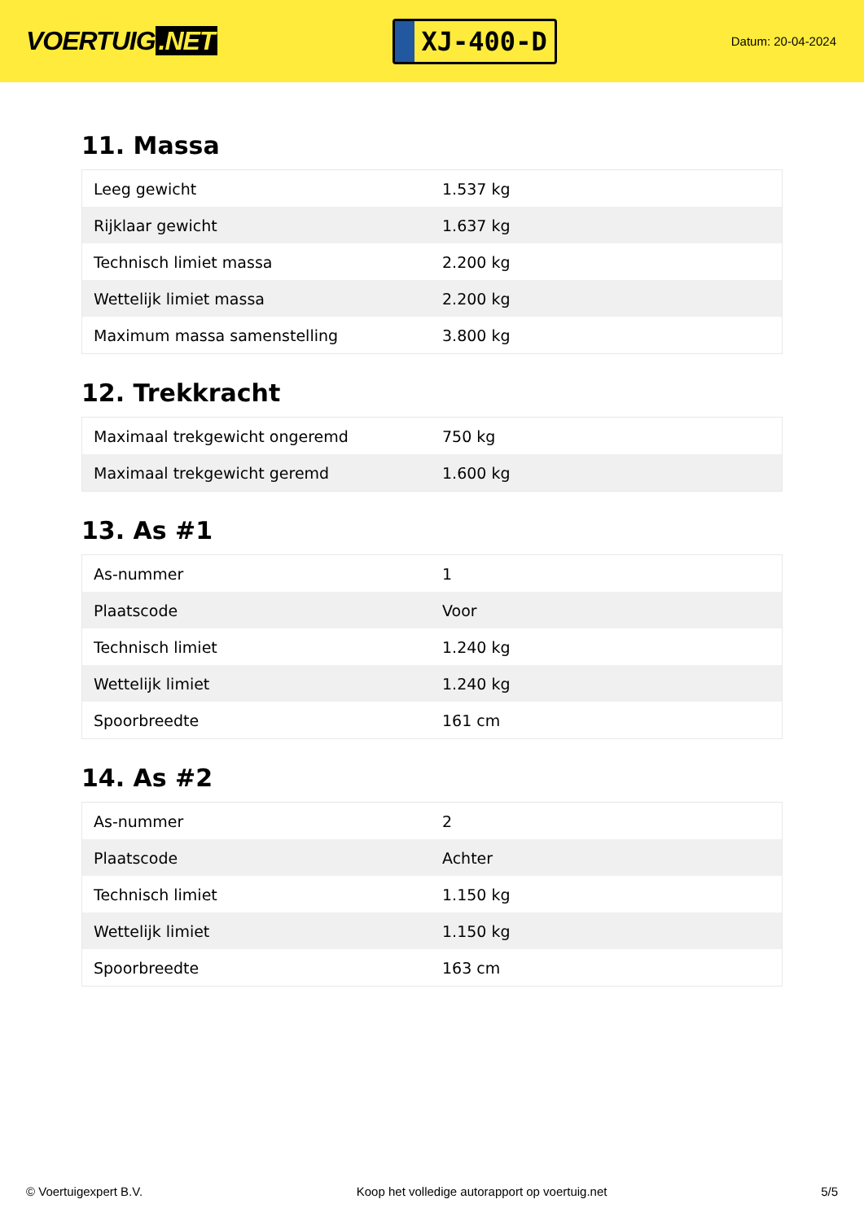VOERTUIG.NET
XJ-400-D
Datum: 20-04-2024
11. Massa
| Leeg gewicht | 1.537 kg |
| Rijklaar gewicht | 1.637 kg |
| Technisch limiet massa | 2.200 kg |
| Wettelijk limiet massa | 2.200 kg |
| Maximum massa samenstelling | 3.800 kg |
12. Trekkracht
| Maximaal trekgewicht ongeremd | 750 kg |
| Maximaal trekgewicht geremd | 1.600 kg |
13. As #1
| As-nummer | 1 |
| Plaatscode | Voor |
| Technisch limiet | 1.240 kg |
| Wettelijk limiet | 1.240 kg |
| Spoorbreedte | 161 cm |
14. As #2
| As-nummer | 2 |
| Plaatscode | Achter |
| Technisch limiet | 1.150 kg |
| Wettelijk limiet | 1.150 kg |
| Spoorbreedte | 163 cm |
© Voertuigexpert B.V. Koop het volledige autorapport op voertuig.net 5/5